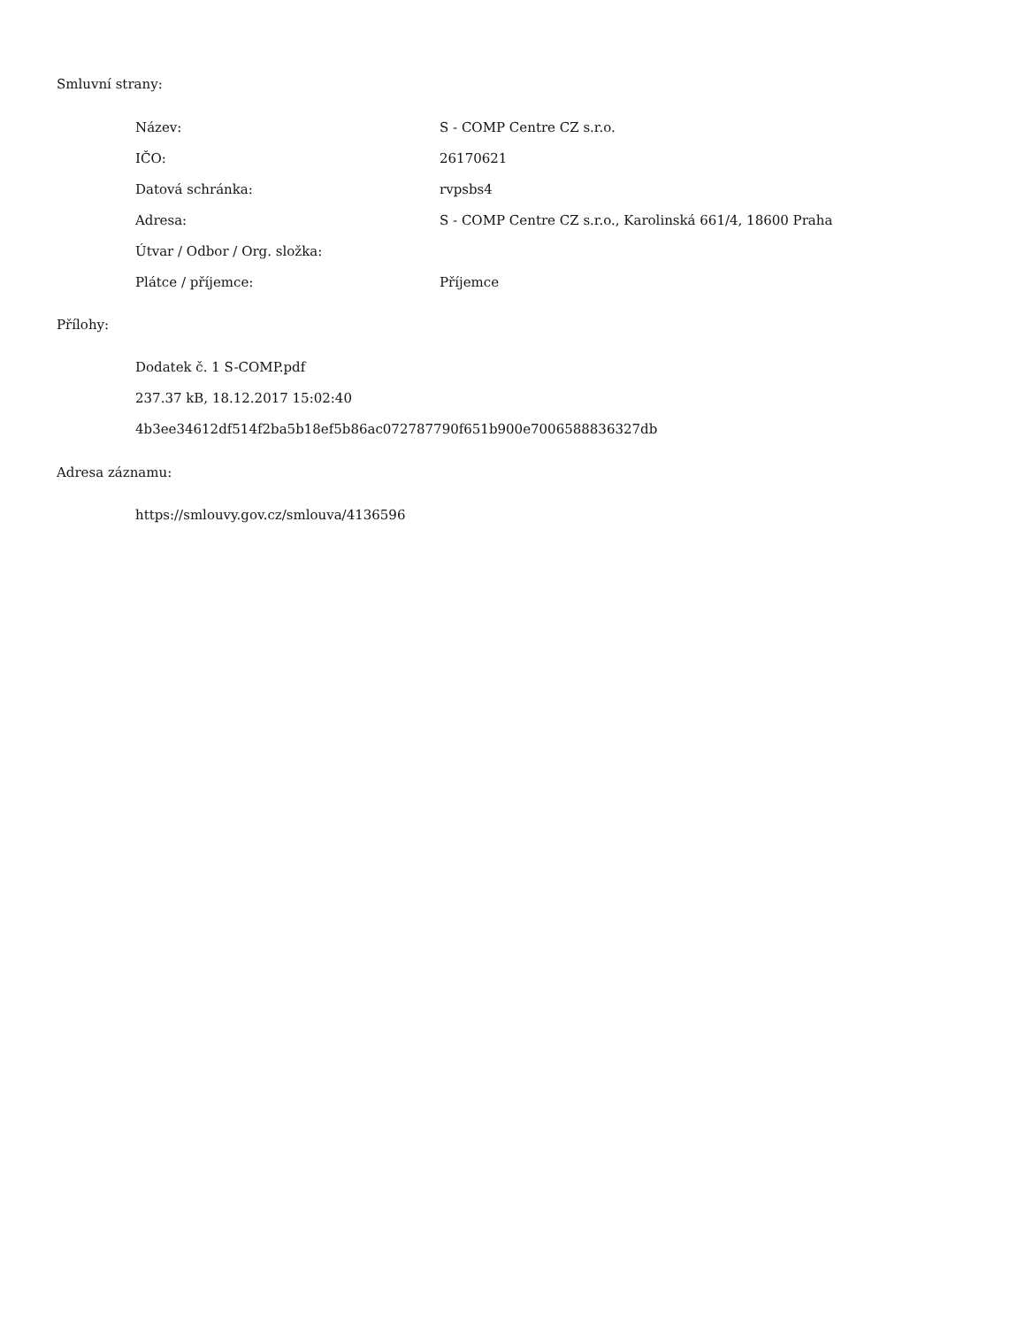Smluvní strany:
| Název: | S - COMP Centre CZ s.r.o. |
| IČO: | 26170621 |
| Datová schránka: | rvpsbs4 |
| Adresa: | S - COMP Centre CZ s.r.o., Karolinská 661/4, 18600 Praha |
| Útvar / Odbor / Org. složka: | |
| Plátce / příjemce: | Příjemce |
Přílohy:
Dodatek č. 1 S-COMP.pdf
237.37 kB, 18.12.2017 15:02:40
4b3ee34612df514f2ba5b18ef5b86ac072787790f651b900e7006588836327db
Adresa záznamu:
https://smlouvy.gov.cz/smlouva/4136596